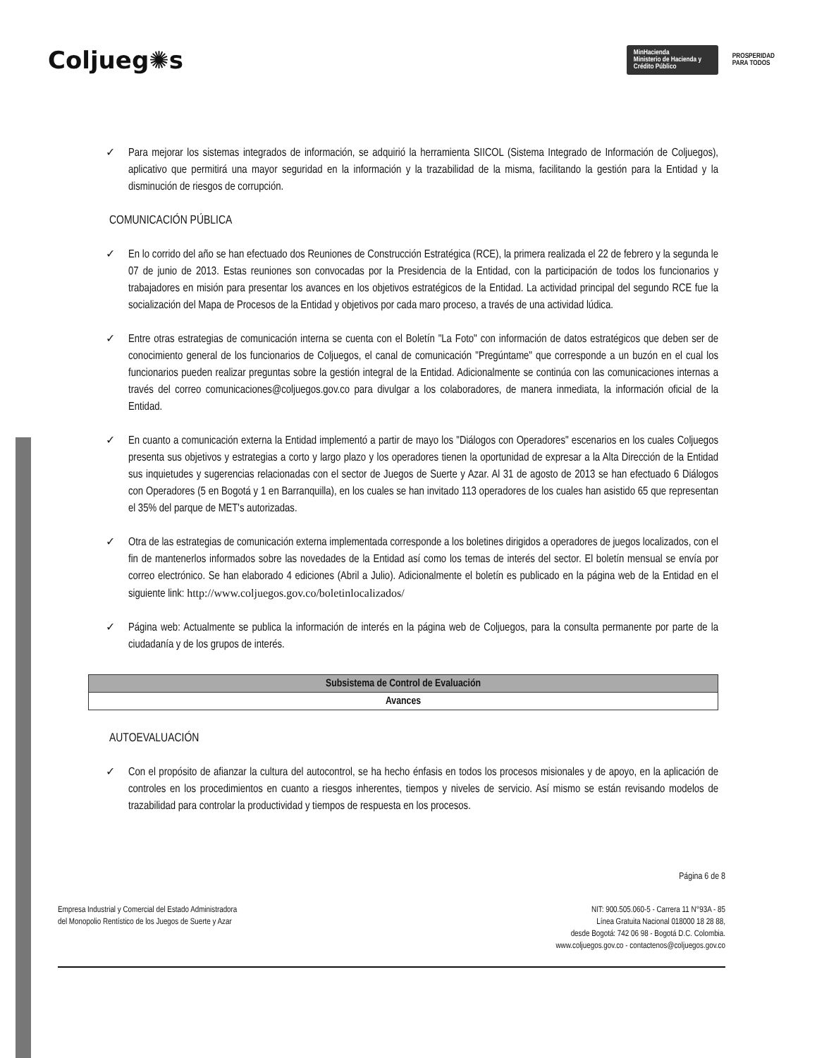Coljueg✺s
MinHacienda
Ministerio de Hacienda y Crédito Público
PROSPERIDAD
PARA TODOS
✓ Para mejorar los sistemas integrados de información, se adquirió la herramienta SIICOL (Sistema Integrado de Información de Coljuegos), aplicativo que permitirá una mayor seguridad en la información y la trazabilidad de la misma, facilitando la gestión para la Entidad y la disminución de riesgos de corrupción.
COMUNICACIÓN PÚBLICA
✓ En lo corrido del año se han efectuado dos Reuniones de Construcción Estratégica (RCE), la primera realizada el 22 de febrero y la segunda le 07 de junio de 2013. Estas reuniones son convocadas por la Presidencia de la Entidad, con la participación de todos los funcionarios y trabajadores en misión para presentar los avances en los objetivos estratégicos de la Entidad. La actividad principal del segundo RCE fue la socialización del Mapa de Procesos de la Entidad y objetivos por cada maro proceso, a través de una actividad lúdica.
✓ Entre otras estrategias de comunicación interna se cuenta con el Boletín "La Foto" con información de datos estratégicos que deben ser de conocimiento general de los funcionarios de Coljuegos, el canal de comunicación "Pregúntame" que corresponde a un buzón en el cual los funcionarios pueden realizar preguntas sobre la gestión integral de la Entidad. Adicionalmente se continúa con las comunicaciones internas a través del correo comunicaciones@coljuegos.gov.co para divulgar a los colaboradores, de manera inmediata, la información oficial de la Entidad.
✓ En cuanto a comunicación externa la Entidad implementó a partir de mayo los "Diálogos con Operadores" escenarios en los cuales Coljuegos presenta sus objetivos y estrategias a corto y largo plazo y los operadores tienen la oportunidad de expresar a la Alta Dirección de la Entidad sus inquietudes y sugerencias relacionadas con el sector de Juegos de Suerte y Azar. Al 31 de agosto de 2013 se han efectuado 6 Diálogos con Operadores (5 en Bogotá y 1 en Barranquilla), en los cuales se han invitado 113 operadores de los cuales han asistido 65 que representan el 35% del parque de MET's autorizadas.
✓ Otra de las estrategias de comunicación externa implementada corresponde a los boletines dirigidos a operadores de juegos localizados, con el fin de mantenerlos informados sobre las novedades de la Entidad así como los temas de interés del sector. El boletín mensual se envía por correo electrónico. Se han elaborado 4 ediciones (Abril a Julio). Adicionalmente el boletín es publicado en la página web de la Entidad en el siguiente link: http://www.coljuegos.gov.co/boletinlocalizados/
✓ Página web: Actualmente se publica la información de interés en la página web de Coljuegos, para la consulta permanente por parte de la ciudadanía y de los grupos de interés.
Subsistema de Control de Evaluación
Avances
AUTOEVALUACIÓN
✓ Con el propósito de afianzar la cultura del autocontrol, se ha hecho énfasis en todos los procesos misionales y de apoyo, en la aplicación de controles en los procedimientos en cuanto a riesgos inherentes, tiempos y niveles de servicio. Así mismo se están revisando modelos de trazabilidad para controlar la productividad y tiempos de respuesta en los procesos.
Página 6 de 8
Empresa Industrial y Comercial del Estado Administradora
del Monopolio Rentístico de los Juegos de Suerte y Azar
NIT: 900.505.060-5 - Carrera 11 N°93A - 85
Línea Gratuita Nacional 018000 18 28 88,
desde Bogotá: 742 06 98 - Bogotá D.C. Colombia.
www.coljuegos.gov.co - contactenos@coljuegos.gov.co